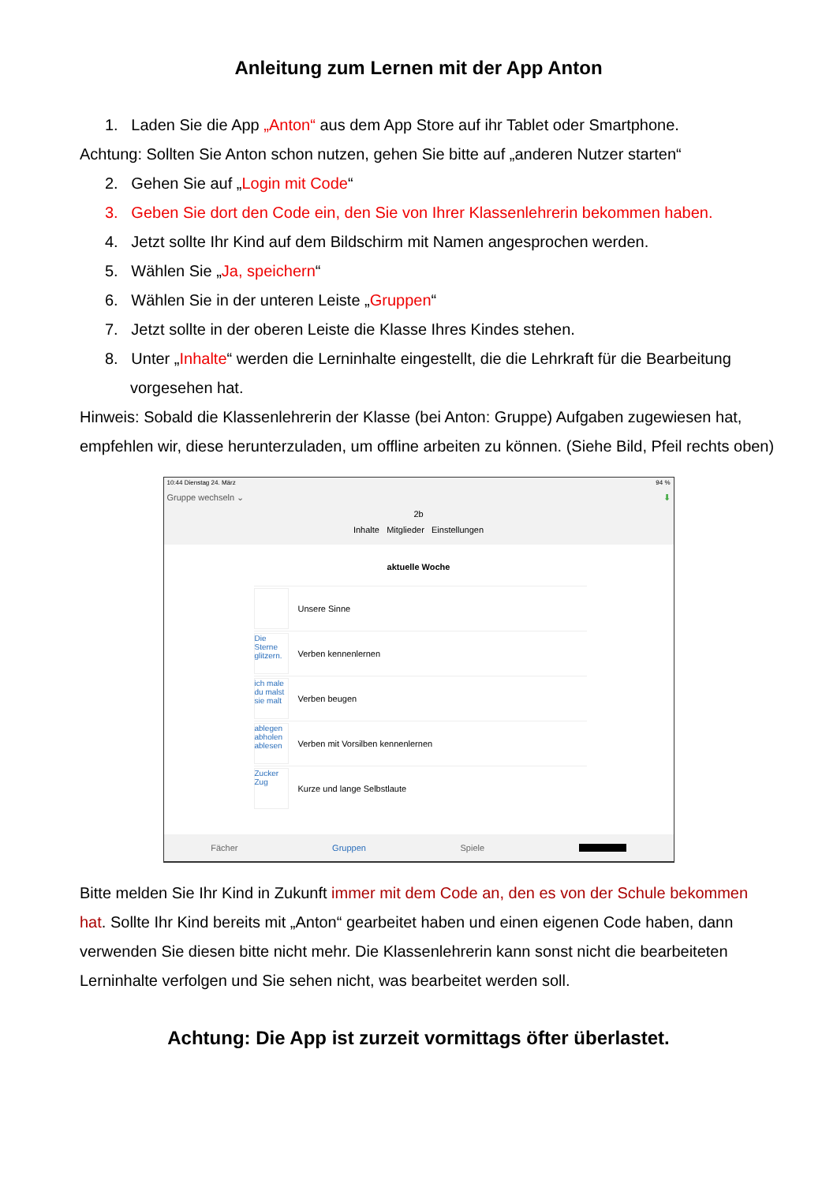Anleitung zum Lernen mit der App Anton
1. Laden Sie die App „Anton“ aus dem App Store auf ihr Tablet oder Smartphone.
Achtung: Sollten Sie Anton schon nutzen, gehen Sie bitte auf „anderen Nutzer starten“
2. Gehen Sie auf „Login mit Code“
3. Geben Sie dort den Code ein, den Sie von Ihrer Klassenlehrerin bekommen haben.
4. Jetzt sollte Ihr Kind auf dem Bildschirm mit Namen angesprochen werden.
5. Wählen Sie „Ja, speichern“
6. Wählen Sie in der unteren Leiste „Gruppen“
7. Jetzt sollte in der oberen Leiste die Klasse Ihres Kindes stehen.
8. Unter „Inhalte“ werden die Lerninhalte eingestellt, die die Lehrkraft für die Bearbeitung vorgesehen hat.
Hinweis: Sobald die Klassenlehrerin der Klasse (bei Anton: Gruppe) Aufgaben zugewiesen hat, empfehlen wir, diese herunterzuladen, um offline arbeiten zu können. (Siehe Bild, Pfeil rechts oben)
10:44 Dienstag 24. März 94 %
Gruppe wechseln ⌄ ⬇
2b
Inhalte Mitglieder Einstellungen
aktuelle Woche
Unsere Sinne
Die Sterne glitzern.
Verben kennenlernen
ich male du malst sie malt
Verben beugen
ablegen abholen ablesen
Verben mit Vorsilben kennenlernen
Zucker Zug
Kurze und lange Selbstlaute
Fächer Gruppen Spiele
Bitte melden Sie Ihr Kind in Zukunft immer mit dem Code an, den es von der Schule bekommen hat. Sollte Ihr Kind bereits mit „Anton“ gearbeitet haben und einen eigenen Code haben, dann verwenden Sie diesen bitte nicht mehr. Die Klassenlehrerin kann sonst nicht die bearbeiteten Lerninhalte verfolgen und Sie sehen nicht, was bearbeitet werden soll.
Achtung: Die App ist zurzeit vormittags öfter überlastet.